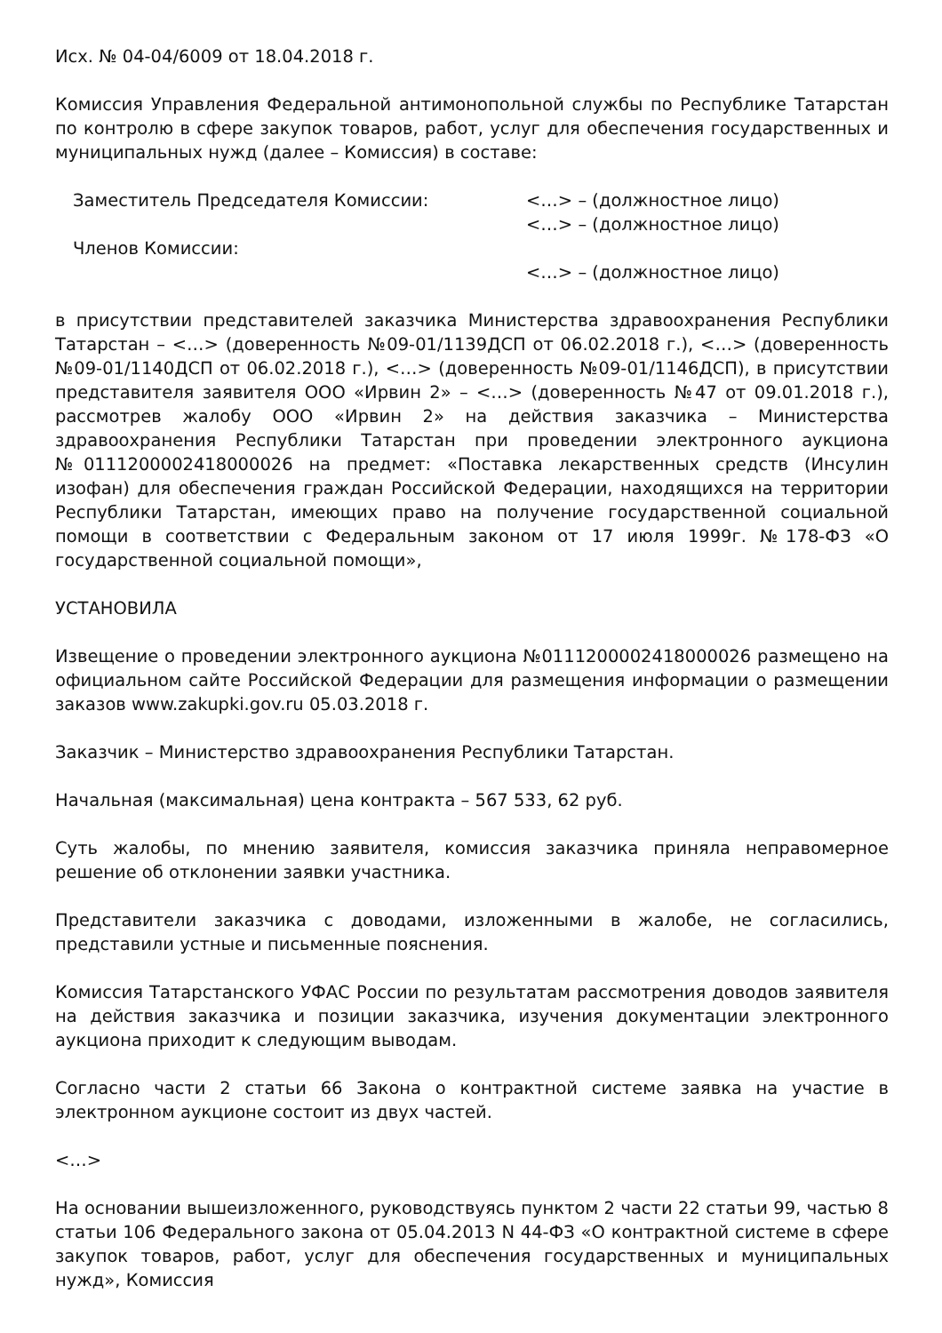Исх. № 04-04/6009 от 18.04.2018 г.
Комиссия Управления Федеральной антимонопольной службы по Республике Татарстан по контролю в сфере закупок товаров, работ, услуг для обеспечения государственных и муниципальных нужд (далее – Комиссия) в составе:
Заместитель Председателя Комиссии:
<…> – (должностное лицо)
<…> – (должностное лицо)
Членов Комиссии:
<…> – (должностное лицо)
в присутствии представителей заказчика Министерства здравоохранения Республики Татарстан – <…> (доверенность №09-01/1139ДСП от 06.02.2018 г.), <…> (доверенность №09-01/1140ДСП от 06.02.2018 г.), <…> (доверенность №09-01/1146ДСП), в присутствии представителя заявителя ООО «Ирвин 2» – <…> (доверенность №47 от 09.01.2018 г.), рассмотрев жалобу ООО «Ирвин 2» на действия заказчика – Министерства здравоохранения Республики Татарстан при проведении электронного аукциона №0111200002418000026 на предмет: «Поставка лекарственных средств (Инсулин изофан) для обеспечения граждан Российской Федерации, находящихся на территории Республики Татарстан, имеющих право на получение государственной социальной помощи в соответствии с Федеральным законом от 17 июля 1999г. №178-ФЗ «О государственной социальной помощи»,
УСТАНОВИЛА
Извещение о проведении электронного аукциона №0111200002418000026 размещено на официальном сайте Российской Федерации для размещения информации о размещении заказов www.zakupki.gov.ru 05.03.2018 г.
Заказчик – Министерство здравоохранения Республики Татарстан.
Начальная (максимальная) цена контракта – 567 533, 62 руб.
Суть жалобы, по мнению заявителя, комиссия заказчика приняла неправомерное решение об отклонении заявки участника.
Представители заказчика с доводами, изложенными в жалобе, не согласились, представили устные и письменные пояснения.
Комиссия Татарстанского УФАС России по результатам рассмотрения доводов заявителя на действия заказчика и позиции заказчика, изучения документации электронного аукциона приходит к следующим выводам.
Согласно части 2 статьи 66 Закона о контрактной системе заявка на участие в электронном аукционе состоит из двух частей.
<…>
На основании вышеизложенного, руководствуясь пунктом 2 части 22 статьи 99, частью 8 статьи 106 Федерального закона от 05.04.2013 N 44-ФЗ «О контрактной системе в сфере закупок товаров, работ, услуг для обеспечения государственных и муниципальных нужд», Комиссия